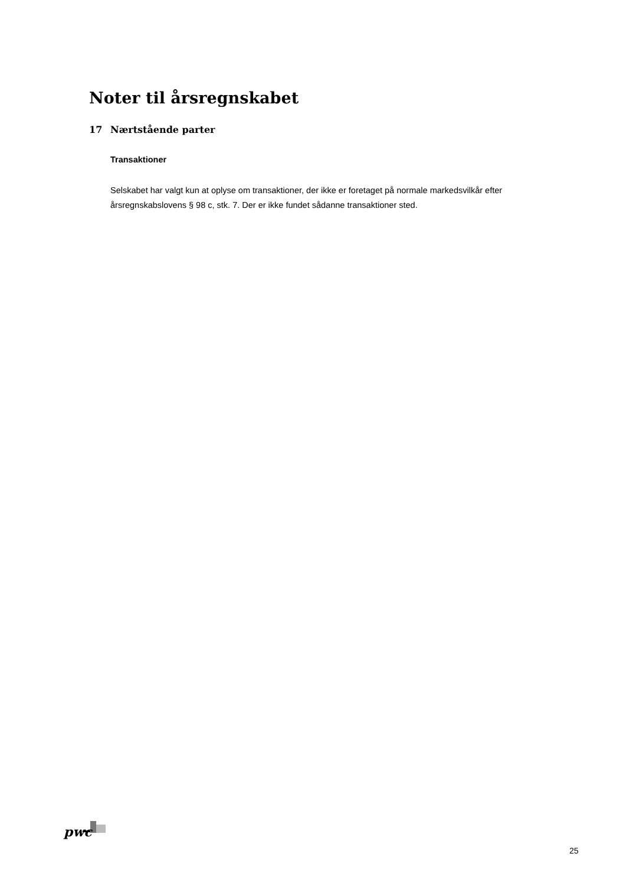Noter til årsregnskabet
17 Nærtstående parter
Transaktioner
Selskabet har valgt kun at oplyse om transaktioner, der ikke er foretaget på normale markedsvilkår efter årsregnskabslovens § 98 c, stk. 7. Der er ikke fundet sådanne transaktioner sted.
pwc
25